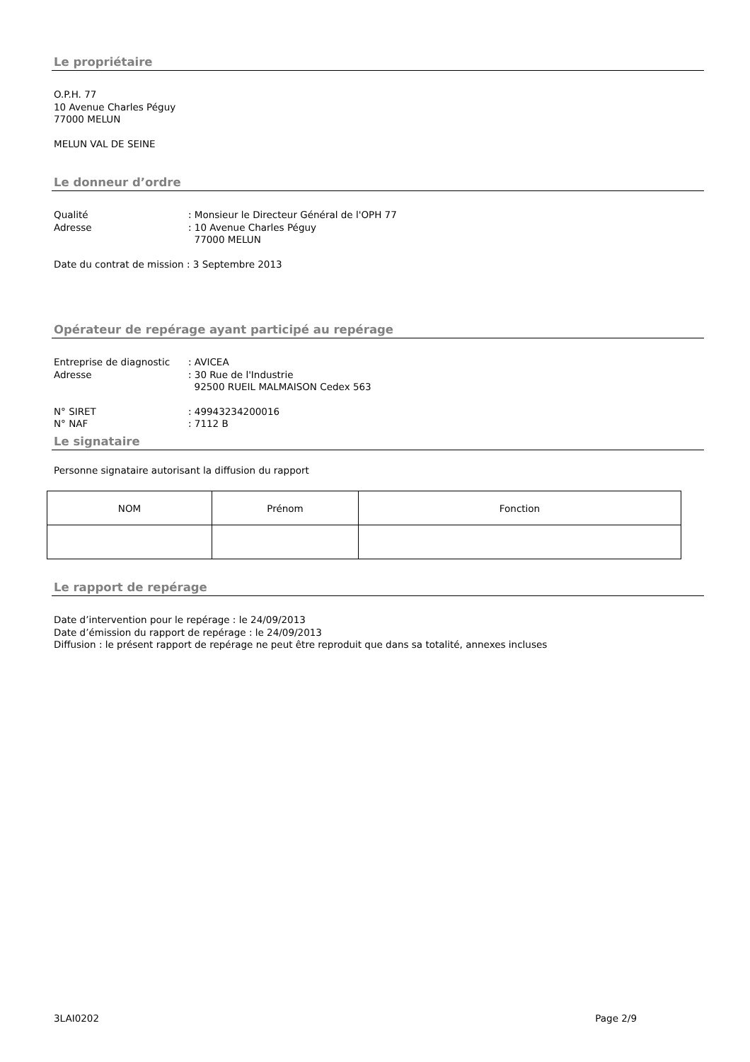Le propriétaire
O.P.H. 77
10 Avenue Charles Péguy
77000 MELUN
MELUN VAL DE SEINE
Le donneur d’ordre
Qualité: Monsieur le Directeur Général de l'OPH 77
Adresse: 10 Avenue Charles Péguy
77000 MELUN
Date du contrat de mission : 3 Septembre 2013
Opérateur de repérage ayant participé au repérage
Entreprise de diagnostic: AVICEA
Adresse: 30 Rue de l'Industrie
92500 RUEIL MALMAISON Cedex 563
N° SIRET: 49943234200016
N° NAF: 7112 B
Le signataire
Personne signataire autorisant la diffusion du rapport
| NOM | Prénom | Fonction |
| --- | --- | --- |
Le rapport de repérage
Date d’intervention pour le repérage : le 24/09/2013
Date d’émission du rapport de repérage : le 24/09/2013
Diffusion : le présent rapport de repérage ne peut être reproduit que dans sa totalité, annexes incluses
3LAI0202 Page 2/9